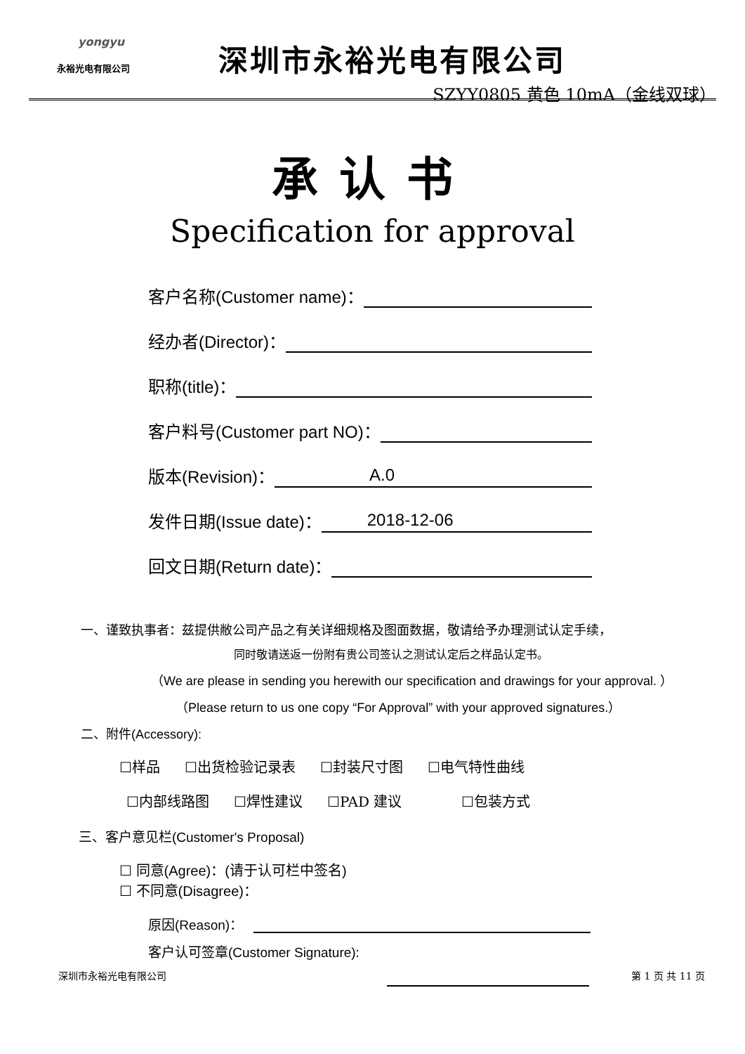yongyu
永裕光电有限公司
深圳市永裕光电有限公司
SZYY0805 黄色 10mA（金线双球）
承认书
Specification for approval
客户名称(Customer name)：
经办者(Director)：
职称(title)：
客户料号(Customer part NO)：
版本(Revision)： A.0
发件日期(Issue date)： 2018-12-06
回文日期(Return date)：
一、谨致执事者：兹提供敝公司产品之有关详细规格及图面数据，敬请给予办理测试认定手续，
同时敬请送返一份附有贵公司签认之测试认定后之样品认定书。
（We are please in sending you herewith our specification and drawings for your approval. ）
（Please return to us one copy “For Approval” with your approved signatures.）
二、附件(Accessory):
☐样品 ☐出货检验记录表 ☐封装尺寸图 ☐电气特性曲线
☐内部线路图 ☐焊性建议 ☐PAD 建议 ☐包装方式
三、客户意见栏(Customer's Proposal)
☐ 同意(Agree)：(请于认可栏中签名)
☐ 不同意(Disagree)：
原因(Reason)：
客户认可签章(Customer Signature):
深圳市永裕光电有限公司 第 1 页 共 11 页